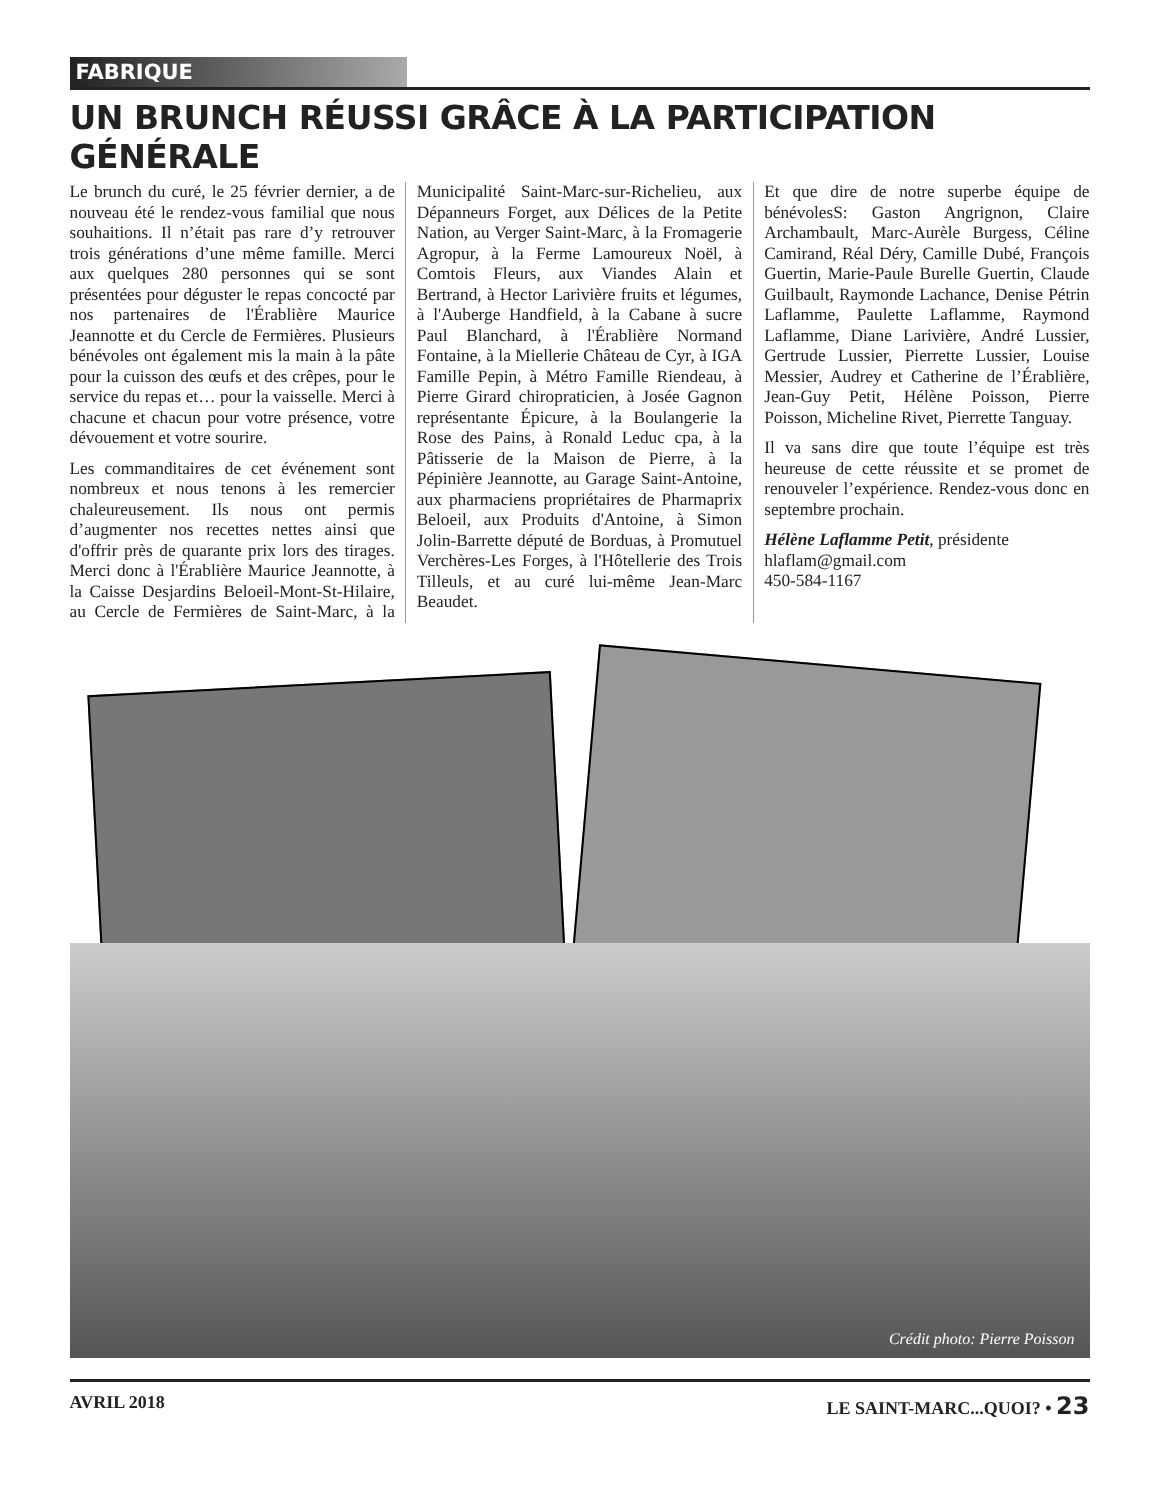FABRIQUE
UN BRUNCH RÉUSSI GRÂCE À LA PARTICIPATION GÉNÉRALE
Le brunch du curé, le 25 février dernier, a de nouveau été le rendez-vous familial que nous souhaitions. Il n’était pas rare d’y retrouver trois générations d’une même famille. Merci aux quelques 280 personnes qui se sont présentées pour déguster le repas concocté par nos partenaires de l'Érablière Maurice Jeannotte et du Cercle de Fermières. Plusieurs bénévoles ont également mis la main à la pâte pour la cuisson des œufs et des crêpes, pour le service du repas et… pour la vaisselle. Merci à chacune et chacun pour votre présence, votre dévouement et votre sourire.
Les commanditaires de cet événement sont nombreux et nous tenons à les remercier chaleureusement. Ils nous ont permis d’augmenter nos recettes nettes ainsi que d'offrir près de quarante prix lors des tirages. Merci donc à l'Érablière Maurice Jeannotte, à la Caisse Desjardins Beloeil-Mont-St-Hilaire, au Cercle de Fermières de Saint-Marc, à la Municipalité Saint-Marc-sur-Richelieu, aux Dépanneurs Forget, aux Délices de la Petite Nation, au Verger Saint-Marc, à la Fromagerie Agropur, à la Ferme Lamoureux Noël, à Comtois Fleurs, aux Viandes Alain et Bertrand, à Hector Larivière fruits et légumes, à l'Auberge Handfield, à la Cabane à sucre Paul Blanchard, à l'Érablière Normand Fontaine, à la Miellerie Château de Cyr, à IGA Famille Pepin, à Métro Famille Riendeau, à Pierre Girard chiropraticien, à Josée Gagnon représentante Épicure, à la Boulangerie la Rose des Pains, à Ronald Leduc cpa, à la Pâtisserie de la Maison de Pierre, à la Pépinière Jeannotte, au Garage Saint-Antoine, aux pharmaciens propriétaires de Pharmaprix Beloeil, aux Produits d'Antoine, à Simon Jolin-Barrette député de Borduas, à Promutuel Verchères-Les Forges, à l'Hôtellerie des Trois Tilleuls, et au curé lui-même Jean-Marc Beaudet.
Et que dire de notre superbe équipe de bénévolesS: Gaston Angrignon, Claire Archambault, Marc-Aurèle Burgess, Céline Camirand, Réal Déry, Camille Dubé, François Guertin, Marie-Paule Burelle Guertin, Claude Guilbault, Raymonde Lachance, Denise Pétrin Laflamme, Paulette Laflamme, Raymond Laflamme, Diane Larivière, André Lussier, Gertrude Lussier, Pierrette Lussier, Louise Messier, Audrey et Catherine de l’Érablière, Jean-Guy Petit, Hélène Poisson, Pierre Poisson, Micheline Rivet, Pierrette Tanguay.
Il va sans dire que toute l’équipe est très heureuse de cette réussite et se promet de renouveler l’expérience. Rendez-vous donc en septembre prochain.
Hélène Laflamme Petit, présidente
hlaflam@gmail.com
450-584-1167
Crédit photo: Pierre Poisson
AVRIL 2018 LE SAINT-MARC...QUOI? • 23